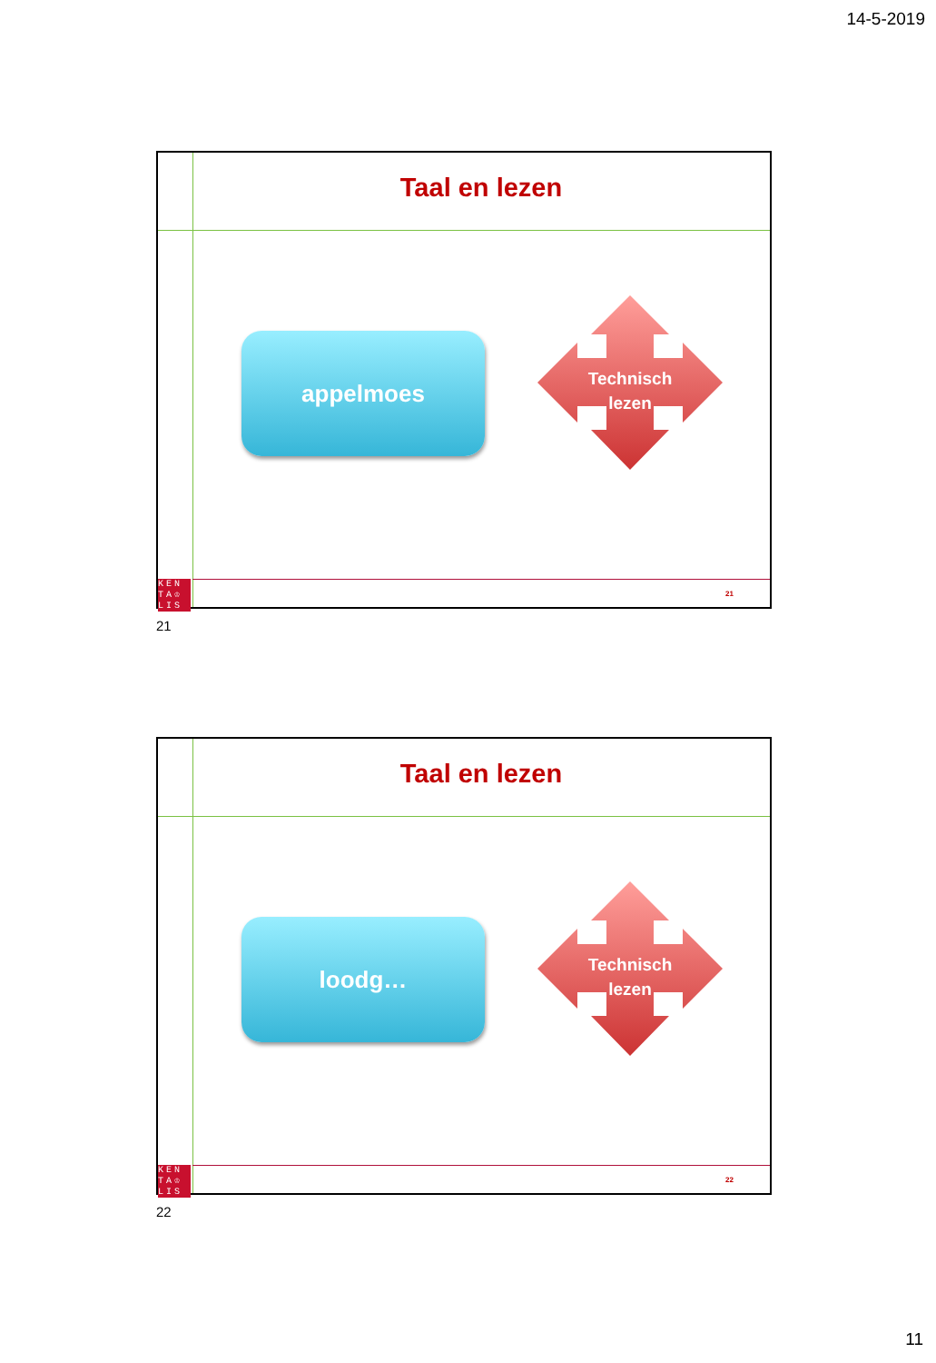14-5-2019
Taal en lezen
appelmoes
Technisch
lezen
KEN
TA♔
LIS
21
21
Taal en lezen
loodg…
Technisch
lezen
KEN
TA♔
LIS
22
22
11